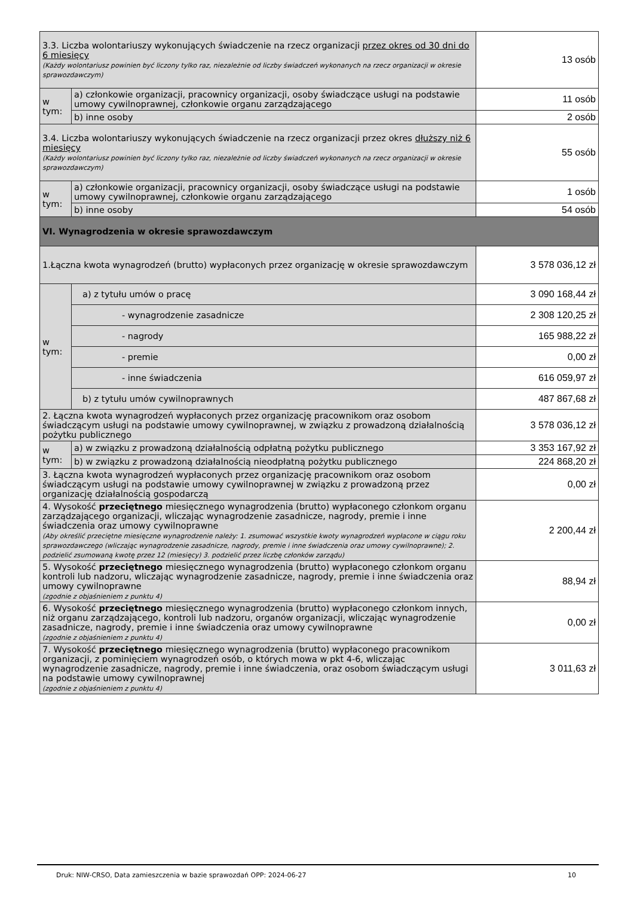| 3.3. Liczba wolontariuszy wykonujących świadczenie na rzecz organizacji przez okres od 30 dni do 6 miesięcy (Każdy wolontariusz powinien być liczony tylko raz, niezależnie od liczby świadczeń wykonanych na rzecz organizacji w okresie sprawozdawczym) | | 13 osób |
| w tym: | a) członkowie organizacji, pracownicy organizacji, osoby świadczące usługi na podstawie umowy cywilnoprawnej, członkowie organu zarządzającego | 11 osób |
| | b) inne osoby | 2 osób |
| 3.4. Liczba wolontariuszy wykonujących świadczenie na rzecz organizacji przez okres dłuższy niż 6 miesięcy (Każdy wolontariusz powinien być liczony tylko raz, niezależnie od liczby świadczeń wykonanych na rzecz organizacji w okresie sprawozdawczym) | | 55 osób |
| w tym: | a) członkowie organizacji, pracownicy organizacji, osoby świadczące usługi na podstawie umowy cywilnoprawnej, członkowie organu zarządzającego | 1 osób |
| | b) inne osoby | 54 osób |
| VI. Wynagrodzenia w okresie sprawozdawczym | | |
| 1.Łączna kwota wynagrodzeń (brutto) wypłaconych przez organizację w okresie sprawozdawczym | | 3 578 036,12 zł |
| w tym: | a) z tytułu umów o pracę | 3 090 168,44 zł |
| | - wynagrodzenie zasadnicze | 2 308 120,25 zł |
| | - nagrody | 165 988,22 zł |
| | - premie | 0,00 zł |
| | - inne świadczenia | 616 059,97 zł |
| | b) z tytułu umów cywilnoprawnych | 487 867,68 zł |
| 2. Łączna kwota wynagrodzeń wypłaconych przez organizację pracownikom oraz osobom świadczącym usługi na podstawie umowy cywilnoprawnej, w związku z prowadzoną działalnością pożytku publicznego | | 3 578 036,12 zł |
| w tym: | a) w związku z prowadzoną działalnością odpłatną pożytku publicznego | 3 353 167,92 zł |
| | b) w związku z prowadzoną działalnością nieodpłatną pożytku publicznego | 224 868,20 zł |
| 3. Łączna kwota wynagrodzeń wypłaconych przez organizację pracownikom oraz osobom świadczącym usługi na podstawie umowy cywilnoprawnej w związku z prowadzoną przez organizację działalnością gospodarczą | | 0,00 zł |
| 4. Wysokość przeciętnego miesięcznego wynagrodzenia (brutto) wypłaconego członkom organu zarządzającego organizacji, wliczając wynagrodzenie zasadnicze, nagrody, premie i inne świadczenia oraz umowy cywilnoprawne (Aby określić przeciętne miesięczne wynagrodzenie należy: 1. zsumować wszystkie kwoty wynagrodzeń wypłacone w ciągu roku sprawozdawczego (wliczając wynagrodzenie zasadnicze, nagrody, premie i inne świadczenia oraz umowy cywilnoprawne); 2. podzielić zsumowaną kwotę przez 12 (miesięcy) 3. podzielić przez liczbę członków zarządu) | | 2 200,44 zł |
| 5. Wysokość przeciętnego miesięcznego wynagrodzenia (brutto) wypłaconego członkom organu kontroli lub nadzoru, wliczając wynagrodzenie zasadnicze, nagrody, premie i inne świadczenia oraz umowy cywilnoprawne (zgodnie z objaśnieniem z punktu 4) | | 88,94 zł |
| 6. Wysokość przeciętnego miesięcznego wynagrodzenia (brutto) wypłaconego członkom innych, niż organu zarządzającego, kontroli lub nadzoru, organów organizacji, wliczając wynagrodzenie zasadnicze, nagrody, premie i inne świadczenia oraz umowy cywilnoprawne (zgodnie z objaśnieniem z punktu 4) | | 0,00 zł |
| 7. Wysokość przeciętnego miesięcznego wynagrodzenia (brutto) wypłaconego pracownikom organizacji, z pominięciem wynagrodzeń osób, o których mowa w pkt 4-6, wliczając wynagrodzenie zasadnicze, nagrody, premie i inne świadczenia, oraz osobom świadczącym usługi na podstawie umowy cywilnoprawnej (zgodnie z objaśnieniem z punktu 4) | | 3 011,63 zł |
Druk: NIW-CRSO, Data zamieszczenia w bazie sprawozdań OPP: 2024-06-27 10